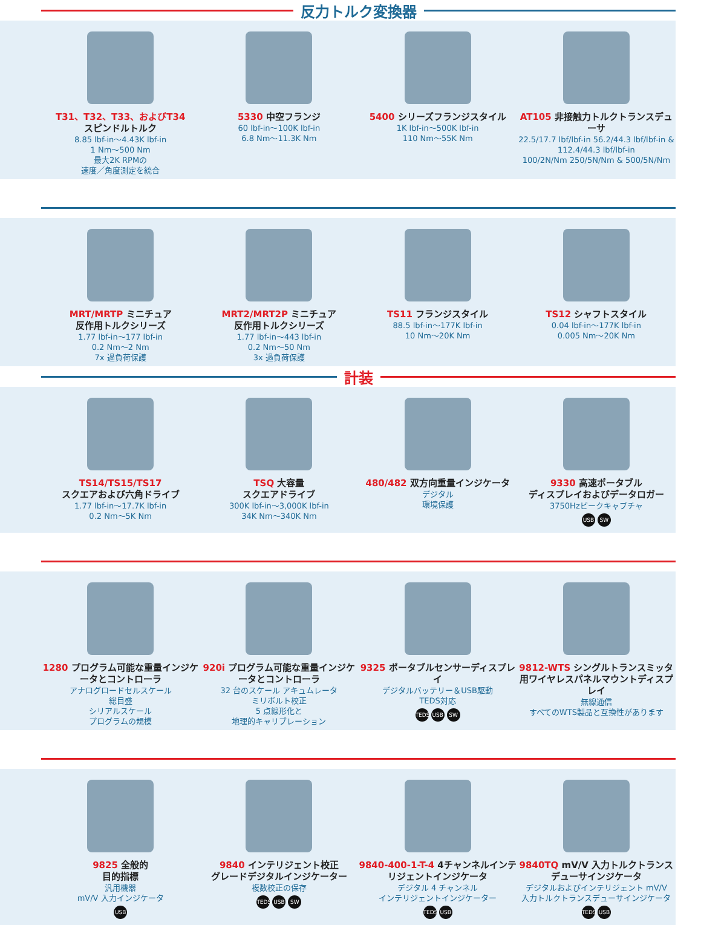反力トルク変換器
T31、T32、T33、およびT34
スピンドルトルク
8.85 lbf-in～4.43K lbf-in
1 Nm～500 Nm
最大2K RPMの
速度／角度測定を統合
5330 中空フランジ
60 lbf-in～100K lbf-in
6.8 Nm～11.3K Nm
5400 シリーズフランジスタイル
1K lbf-in～500K lbf-in
110 Nm～55K Nm
AT105 非接触力トルクトランスデューサ
22.5/17.7 lbf/lbf-in 56.2/44.3 lbf/lbf-in & 112.4/44.3 lbf/lbf-in
100/2N/Nm 250/5N/Nm & 500/5N/Nm
MRT/MRTP ミニチュア
反作用トルクシリーズ
1.77 lbf-in～177 lbf-in
0.2 Nm～2 Nm
7x 過負荷保護
MRT2/MRT2P ミニチュア
反作用トルクシリーズ
1.77 lbf-in～443 lbf-in
0.2 Nm～50 Nm
3x 過負荷保護
TS11 フランジスタイル
88.5 lbf-in～177K lbf-in
10 Nm～20K Nm
TS12 シャフトスタイル
0.04 lbf-in～177K lbf-in
0.005 Nm～20K Nm
計装
TS14/TS15/TS17
スクエアおよび六角ドライブ
1.77 lbf-in～17.7K lbf-in
0.2 Nm～5K Nm
TSQ 大容量
スクエアドライブ
300K lbf-in～3,000K lbf-in
34K Nm～340K Nm
480/482 双方向重量インジケータ
デジタル
環境保護
9330 高速ポータブル
ディスプレイおよびデータロガー
3750Hzピークキャプチャ
USB SW
1280 プログラム可能な重量インジケータとコントローラ
アナログロードセルスケール
総目盛
シリアルスケール
プログラムの規模
920i プログラム可能な重量インジケータとコントローラ
32 台のスケール アキュムレータ
ミリボルト校正
5 点線形化と
地理的キャリブレーション
9325 ポータブルセンサーディスプレイ
デジタルバッテリー＆USB駆動
TEDS対応
TEDS USB SW
9812-WTS シングルトランスミッタ用ワイヤレスパネルマウントディスプレイ
無線通信
すべてのWTS製品と互換性があります
9825 全般的
目的指標
汎用機器
mV/V 入力インジケータ
USB
9840 インテリジェント校正
グレードデジタルインジケーター
複数校正の保存
TEDS USB SW
9840-400-1-T-4 4チャンネルインテリジェントインジケータ
デジタル 4 チャンネル
インテリジェントインジケーター
TEDS USB
9840TQ mV/V 入力トルクトランスデューサインジケータ
デジタルおよびインテリジェント mV/V
入力トルクトランスデューサインジケータ
TEDS USB